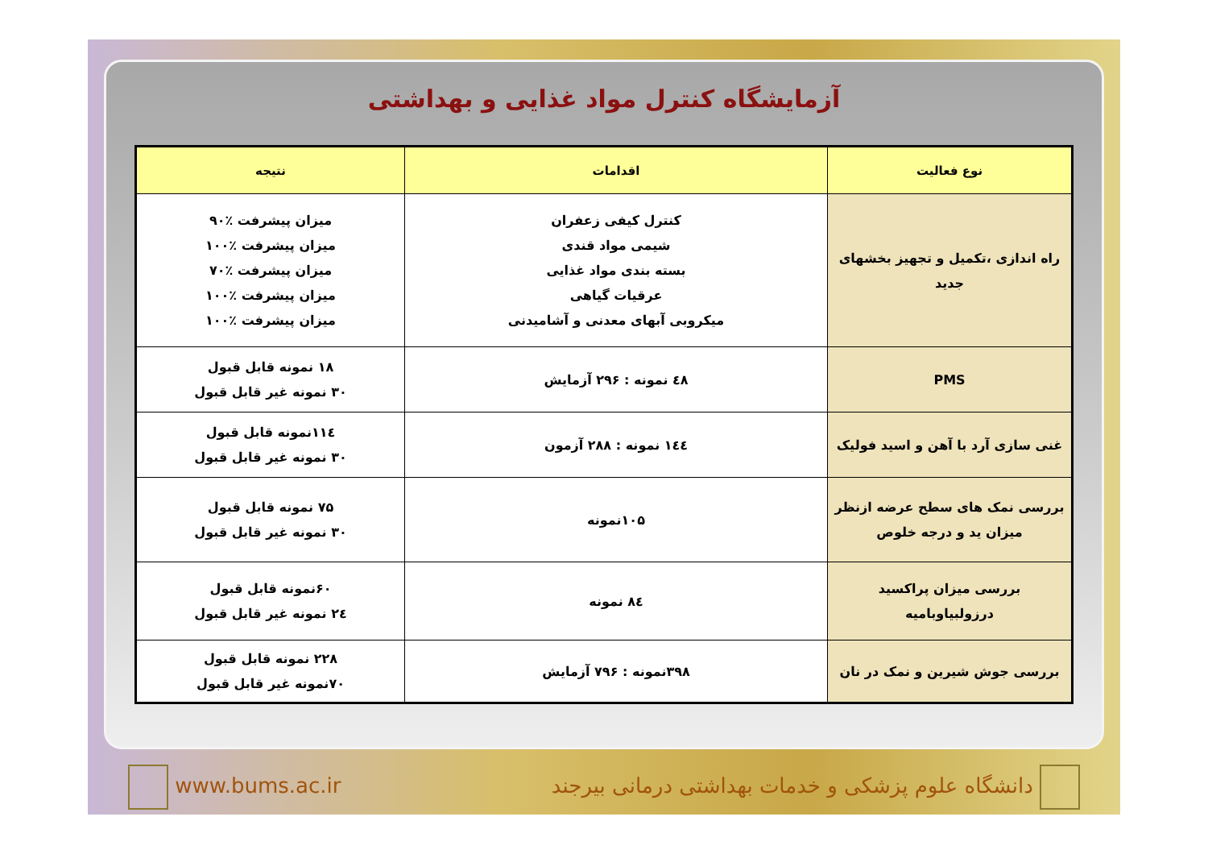آزمایشگاه کنترل مواد غذایی و بهداشتی
| نوع فعالیت | اقدامات | نتیجه |
| --- | --- | --- |
| راه اندازی ،تکمیل و تجهیز بخشهای جدید | کنترل کیفی زعفران شیمی مواد قندی بسته بندی مواد غذایی عرقیات گیاهی میکروبی آبهای معدنی و آشامیدنی | میزان پیشرفت ٪۹۰ میزان پیشرفت ٪۱۰۰ میزان پیشرفت ٪۷۰ میزان پیشرفت ٪۱۰۰ میزان پیشرفت ٪۱۰۰ |
| PMS | ٤٨ نمونه : ٢٩۶ آزمایش | ۱۸ نمونه قابل قبول ۳۰ نمونه غیر قابل قبول |
| غنی سازی آرد با آهن و اسید فولیک | ١٤٤ نمونه : ٢٨٨ آزمون | ۱۱٤نمونه قابل قبول ۳۰ نمونه غیر قابل قبول |
| بررسی نمک های سطح عرضه ازنظر میزان ید و درجه خلوص | ۱۰۵نمونه | ۷۵ نمونه قابل قبول ۳۰ نمونه غیر قابل قبول |
| بررسی میزان پراکسید درزولبیاوبامیه | ٨٤ نمونه | ۶۰نمونه قابل قبول ٢٤ نمونه غیر قابل قبول |
| بررسی جوش شیرین و نمک در نان | ۳۹۸نمونه : ۷۹۶ آزمایش | ۲۲۸ نمونه قابل قبول ۷۰نمونه غیر قابل قبول |
www.bums.ac.ir
دانشگاه علوم پزشکی و خدمات بهداشتی درمانی بیرجند